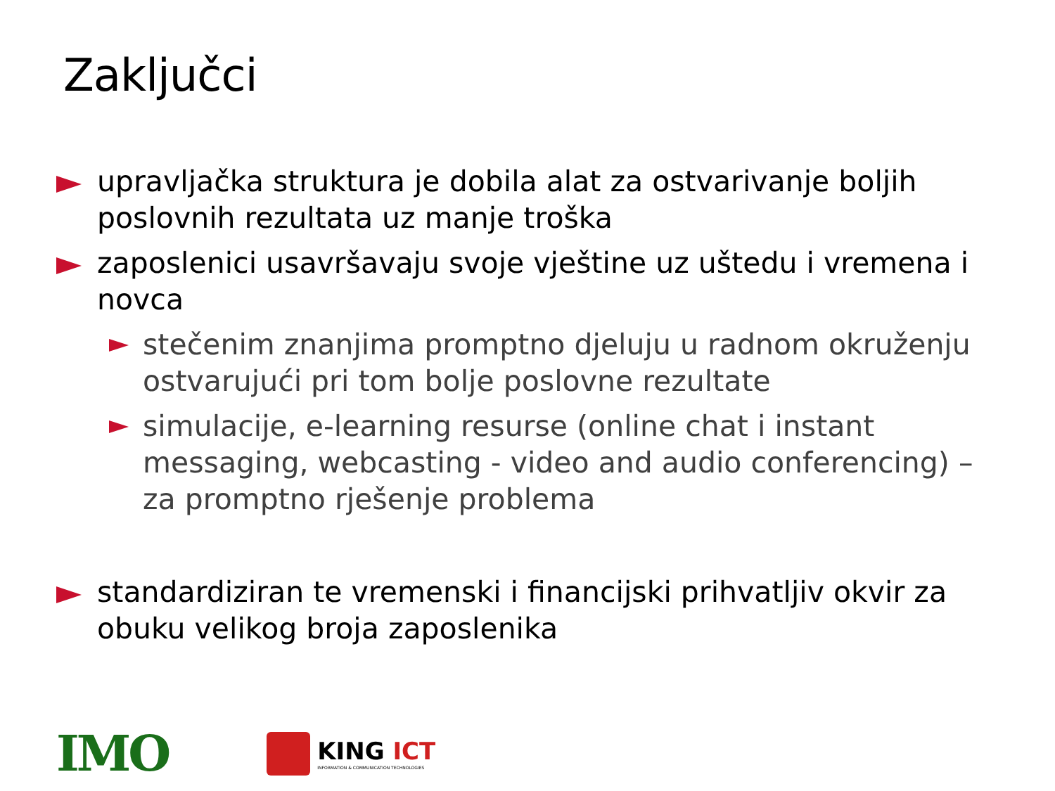Zaključci
upravljačka struktura je dobila alat za ostvarivanje boljih poslovnih rezultata uz manje troška
zaposlenici usavršavaju svoje vještine uz uštedu i vremena i novca
stečenim znanjima promptno djeluju u radnom okruženju ostvarujući pri tom bolje poslovne rezultate
simulacije, e-learning resurse (online chat i instant messaging, webcasting - video and audio conferencing) – za promptno rješenje problema
standardiziran te vremenski i financijski prihvatljiv okvir za obuku velikog broja zaposlenika
IMO
KING ICT
INFORMATION & COMMUNICATION TECHNOLOGIES